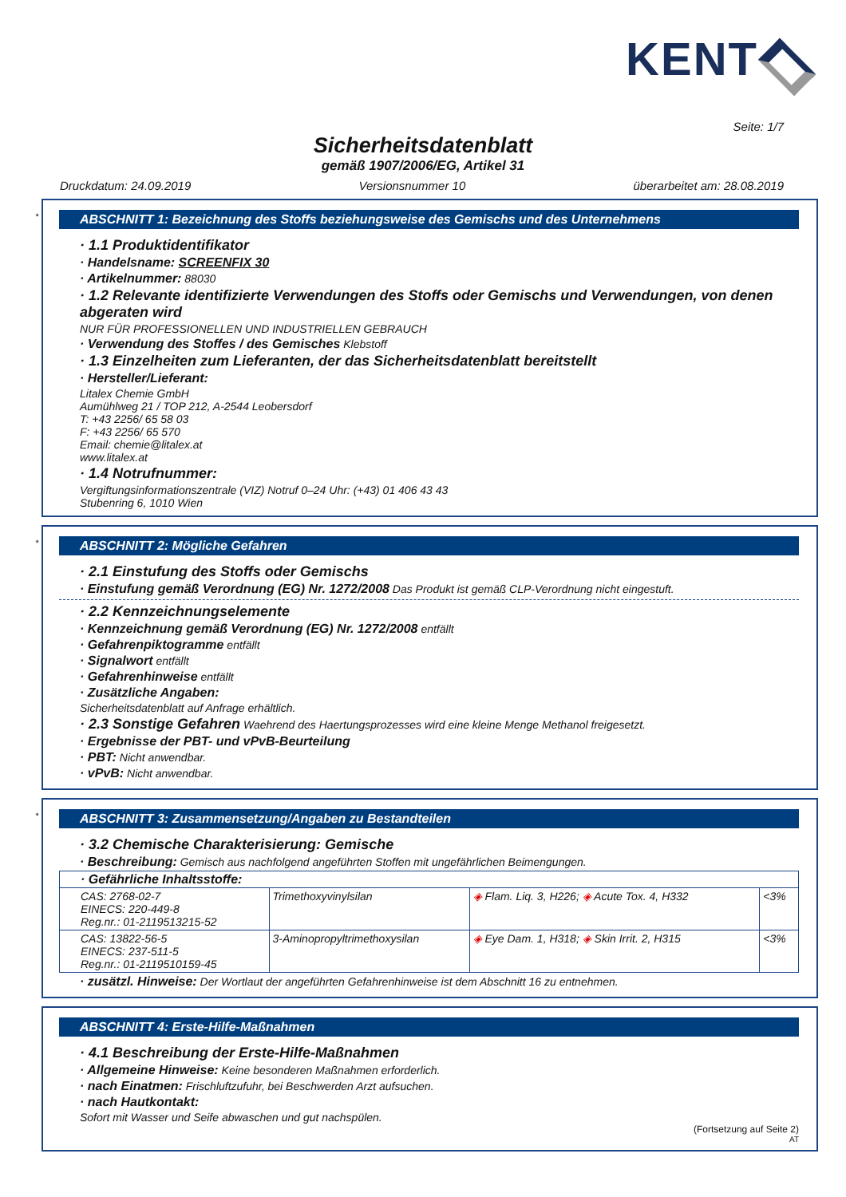KENT
Seite: 1/7
Sicherheitsdatenblatt
gemäß 1907/2006/EG, Artikel 31
Druckdatum: 24.09.2019 Versionsnummer 10 überarbeitet am: 28.08.2019
*
ABSCHNITT 1: Bezeichnung des Stoffs beziehungsweise des Gemischs und des Unternehmens
· 1.1 Produktidentifikator
· Handelsname: SCREENFIX 30
· Artikelnummer: 88030
· 1.2 Relevante identifizierte Verwendungen des Stoffs oder Gemischs und Verwendungen, von denen abgeraten wird
NUR FÜR PROFESSIONELLEN UND INDUSTRIELLEN GEBRAUCH
· Verwendung des Stoffes / des Gemisches Klebstoff
· 1.3 Einzelheiten zum Lieferanten, der das Sicherheitsdatenblatt bereitstellt
· Hersteller/Lieferant:
Litalex Chemie GmbH
Aumühlweg 21 / TOP 212, A-2544 Leobersdorf
T: +43 2256/ 65 58 03
F: +43 2256/ 65 570
Email: chemie@litalex.at
www.litalex.at
· 1.4 Notrufnummer:
Vergiftungsinformationszentrale (VIZ) Notruf 0–24 Uhr: (+43) 01 406 43 43
Stubenring 6, 1010 Wien
*
ABSCHNITT 2: Mögliche Gefahren
· 2.1 Einstufung des Stoffs oder Gemischs
· Einstufung gemäß Verordnung (EG) Nr. 1272/2008 Das Produkt ist gemäß CLP-Verordnung nicht eingestuft.
· 2.2 Kennzeichnungselemente
· Kennzeichnung gemäß Verordnung (EG) Nr. 1272/2008 entfällt
· Gefahrenpiktogramme entfällt
· Signalwort entfällt
· Gefahrenhinweise entfällt
· Zusätzliche Angaben:
Sicherheitsdatenblatt auf Anfrage erhältlich.
· 2.3 Sonstige Gefahren Waehrend des Haertungsprozesses wird eine kleine Menge Methanol freigesetzt.
· Ergebnisse der PBT- und vPvB-Beurteilung
· PBT: Nicht anwendbar.
· vPvB: Nicht anwendbar.
*
ABSCHNITT 3: Zusammensetzung/Angaben zu Bestandteilen
· 3.2 Chemische Charakterisierung: Gemische
· Beschreibung: Gemisch aus nachfolgend angeführten Stoffen mit ungefährlichen Beimengungen.
| · Gefährliche Inhaltsstoffe: | | | |
| CAS: 2768-02-7 EINECS: 220-449-8 Reg.nr.: 01-2119513215-52 | Trimethoxyvinylsilan | ◈ Flam. Liq. 3, H226; ◈ Acute Tox. 4, H332 | <3% |
| CAS: 13822-56-5 EINECS: 237-511-5 Reg.nr.: 01-2119510159-45 | 3-Aminopropyltrimethoxysilan | ◈ Eye Dam. 1, H318; ◈ Skin Irrit. 2, H315 | <3% |
· zusätzl. Hinweise: Der Wortlaut der angeführten Gefahrenhinweise ist dem Abschnitt 16 zu entnehmen.
ABSCHNITT 4: Erste-Hilfe-Maßnahmen
· 4.1 Beschreibung der Erste-Hilfe-Maßnahmen
· Allgemeine Hinweise: Keine besonderen Maßnahmen erforderlich.
· nach Einatmen: Frischluftzufuhr, bei Beschwerden Arzt aufsuchen.
· nach Hautkontakt:
Sofort mit Wasser und Seife abwaschen und gut nachspülen.
(Fortsetzung auf Seite 2)
AT